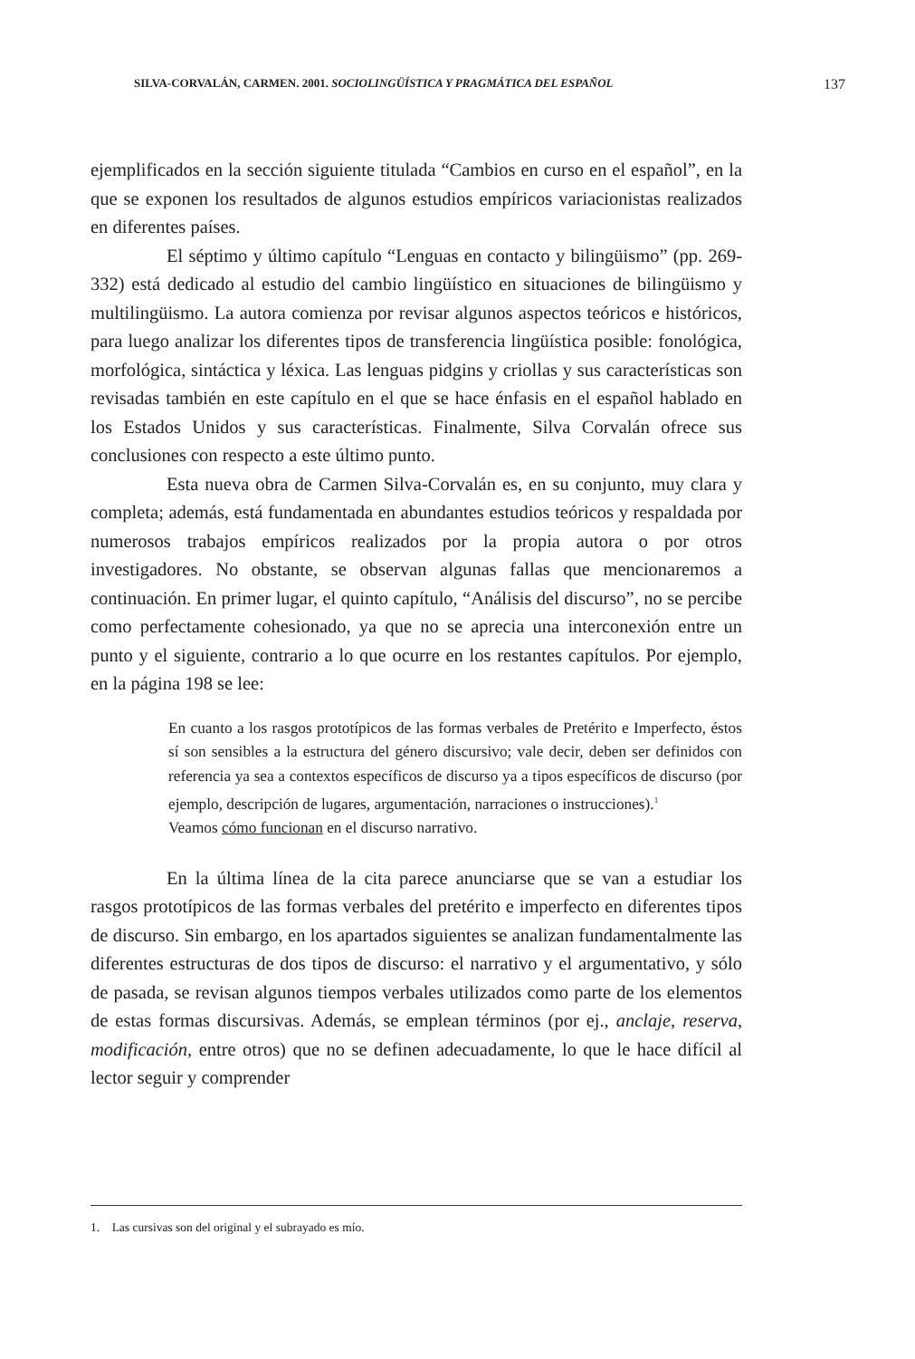SILVA-CORVALÁN, CARMEN. 2001. SOCIOLINGÜÍSTICA Y PRAGMÁTICA DEL ESPAÑOL 137
ejemplificados en la sección siguiente titulada “Cambios en curso en el español”, en la que se exponen los resultados de algunos estudios empíricos variacionistas realizados en diferentes países.
El séptimo y último capítulo “Lenguas en contacto y bilingüismo” (pp. 269-332) está dedicado al estudio del cambio lingüístico en situaciones de bilingüismo y multilingüismo. La autora comienza por revisar algunos aspectos teóricos e históricos, para luego analizar los diferentes tipos de transferencia lingüística posible: fonológica, morfológica, sintáctica y léxica. Las lenguas pidgins y criollas y sus características son revisadas también en este capítulo en el que se hace énfasis en el español hablado en los Estados Unidos y sus características. Finalmente, Silva Corvalán ofrece sus conclusiones con respecto a este último punto.
Esta nueva obra de Carmen Silva-Corvalán es, en su conjunto, muy clara y completa; además, está fundamentada en abundantes estudios teóricos y respaldada por numerosos trabajos empíricos realizados por la propia autora o por otros investigadores. No obstante, se observan algunas fallas que mencionaremos a continuación. En primer lugar, el quinto capítulo, “Análisis del discurso”, no se percibe como perfectamente cohesionado, ya que no se aprecia una interconexión entre un punto y el siguiente, contrario a lo que ocurre en los restantes capítulos. Por ejemplo, en la página 198 se lee:
En cuanto a los rasgos prototípicos de las formas verbales de Pretérito e Imperfecto, éstos sí son sensibles a la estructura del género discursivo; vale decir, deben ser definidos con referencia ya sea a contextos específicos de discurso ya a tipos específicos de discurso (por ejemplo, descripción de lugares, argumentación, narraciones o instrucciones).<sup>1</sup>
Veamos cómo funcionan en el discurso narrativo.
En la última línea de la cita parece anunciarse que se van a estudiar los rasgos prototípicos de las formas verbales del pretérito e imperfecto en diferentes tipos de discurso. Sin embargo, en los apartados siguientes se analizan fundamentalmente las diferentes estructuras de dos tipos de discurso: el narrativo y el argumentativo, y sólo de pasada, se revisan algunos tiempos verbales utilizados como parte de los elementos de estas formas discursivas. Además, se emplean términos (por ej., anclaje, reserva, modificación, entre otros) que no se definen adecuadamente, lo que le hace difícil al lector seguir y comprender
1. Las cursivas son del original y el subrayado es mío.